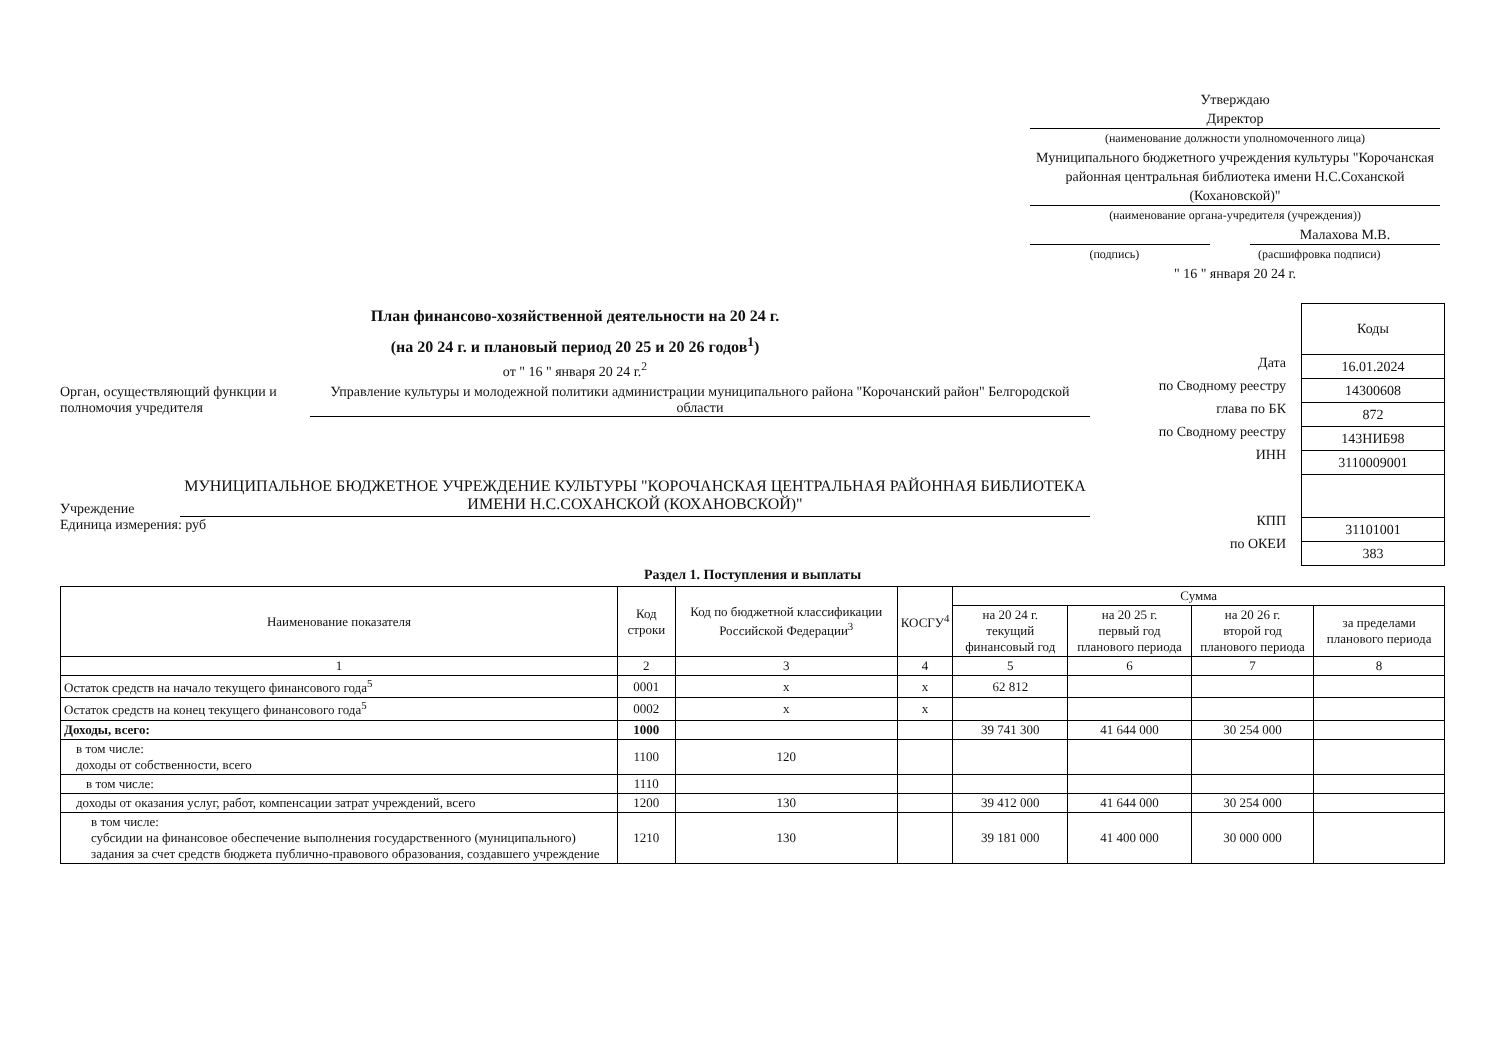Утверждаю
Директор
(наименование должности уполномоченного лица)
Муниципального бюджетного учреждения культуры "Корочанская районная центральная библиотека имени Н.С.Соханской (Кохановской)"
(наименование органа-учредителя (учреждения))
Малахова М.В.
(подпись) (расшифровка подписи)
" 16 " января 20 24 г.
План финансово-хозяйственной деятельности на 20 24 г.
(на 20 24 г. и плановый период 20 25 и 20 26 годов<sup>1</sup>)
от " 16 " января 20 24 г.<sup>2</sup>
Орган, осуществляющий функции и полномочия учредителя
Управление культуры и молодежной политики администрации муниципального района "Корочанский район" Белгородской области
Учреждение
МУНИЦИПАЛЬНОЕ БЮДЖЕТНОЕ УЧРЕЖДЕНИЕ КУЛЬТУРЫ "КОРОЧАНСКАЯ ЦЕНТРАЛЬНАЯ РАЙОННАЯ БИБЛИОТЕКА ИМЕНИ Н.С.СОХАНСКОЙ (КОХАНОВСКОЙ)"
Единица измерения: руб
Дата
по Сводному реестру
глава по БК
по Сводному реестру
ИНН
КПП
по ОКЕИ
| Коды |
| 16.01.2024 |
| 14300608 |
| 872 |
| 143НИБ98 |
| 3110009001 |
| 31101001 |
| 383 |
Раздел 1. Поступления и выплаты
| Наименование показателя | Код строки | Код по бюджетной классификации Российской Федерации<sup>3</sup> | КОСГУ<sup>4</sup> | Сумма | | | |
| --- | --- | --- | --- | --- | --- | --- | --- |
| | | | | на 20 24 г. текущий финансовый год | на 20 25 г. первый год планового периода | на 20 26 г. второй год планового периода | за пределами планового периода |
| 1 | 2 | 3 | 4 | 5 | 6 | 7 | 8 |
| Остаток средств на начало текущего финансового года<sup>5</sup> | 0001 | х | х | 62 812 | | | |
| Остаток средств на конец текущего финансового года<sup>5</sup> | 0002 | х | х | | | | |
| Доходы, всего: | 1000 | | | 39 741 300 | 41 644 000 | 30 254 000 | |
| в том числе: доходы от собственности, всего | 1100 | 120 | | | | | |
| в том числе: | 1110 | | | | | | |
| доходы от оказания услуг, работ, компенсации затрат учреждений, всего | 1200 | 130 | | 39 412 000 | 41 644 000 | 30 254 000 | |
| в том числе: субсидии на финансовое обеспечение выполнения государственного (муниципального) задания за счет средств бюджета публично-правового образования, создавшего учреждение | 1210 | 130 | | 39 181 000 | 41 400 000 | 30 000 000 | |